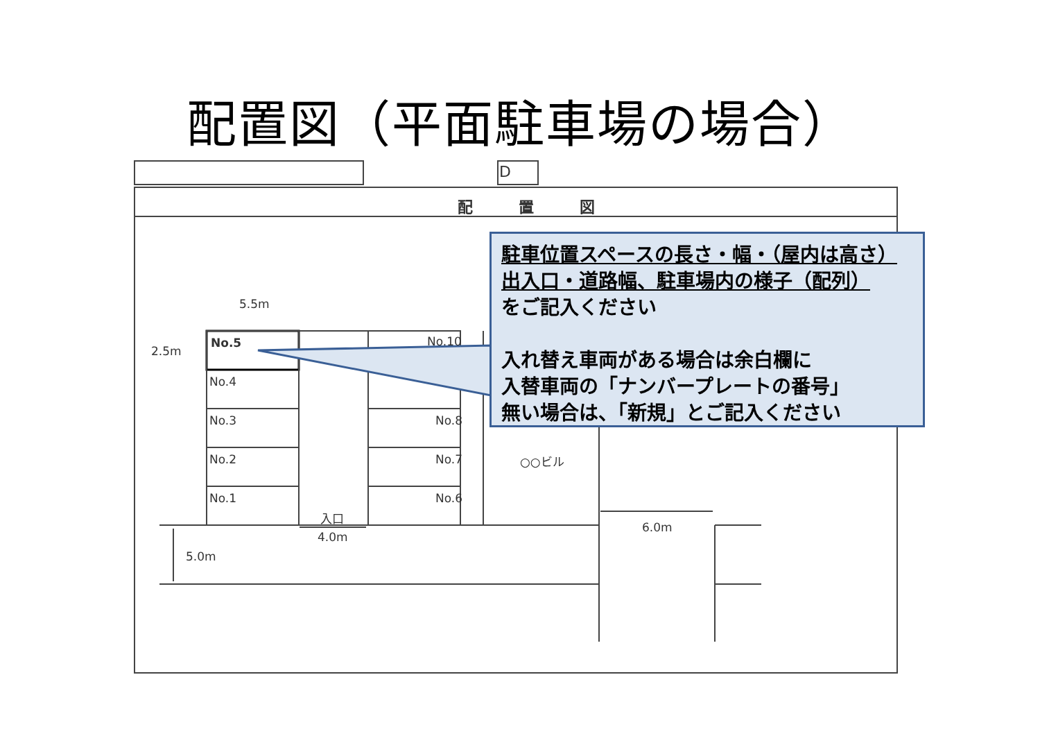配置図（平面駐車場の場合）
D
配　　　置　　　図
5.5m
2.5m
No.5 No.10
No.4
No.3 No.8
No.2 No.7 ○○ビル
No.1 No.6
入口
4.0m
6.0m
5.0m
駐車位置スペースの長さ・幅・（屋内は高さ）
出入口・道路幅、駐車場内の様子（配列）
をご記入ください
入れ替え車両がある場合は余白欄に
入替車両の「ナンバープレートの番号」
無い場合は、「新規」とご記入ください